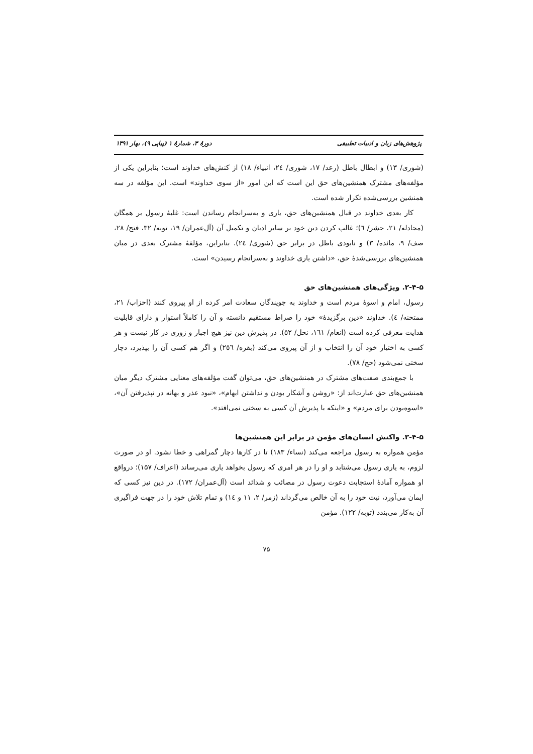پژوهش‌های زبان و ادبیات تطبیقی دورهٔ ۳، شمارهٔ ۱ (پیاپی ۹)، بهار ۱۳۹۱
(شوری/ ۱۳) و ابطال باطل (رعد/ ۱۷، شوری/ ٢٤، انبیاء/ ۱۸) از کنش‌های خداوند است؛ بنابراین یکی از مؤلفه‌های مشترک همنشین‌های حق این است که این امور «از سوی خداوند» است. این مؤلفه در سه همنشین بررسی‌شده تکرار شده است.
کار بعدی خداوند در قبال همنشین‌های حق، یاری و به‌سرانجام رساندن است: غلبهٔ رسول بر همگان (مجادله/ ۲۱، حشر/ ٦)؛ غالب کردن دین خود بر سایر ادیان و تکمیل آن (آل‌عمران/ ۱۹، توبه/ ۳۲، فتح/ ۲۸، صف/ ۹، مائده/ ۳) و نابودی باطل در برابر حق (شوری/ ٢٤). بنابراین، مؤلفهٔ مشترک بعدی در میان همنشین‌های بررسی‌شدهٔ حق، «داشتن یاری خداوند و به‌سرانجام رسیدن» است.
۲-۴-۵. ویژگی‌های همنشین‌های حق
رسول، امام و اسوهٔ مردم است و خداوند به جویندگان سعادت امر کرده از او پیروی کنند (احزاب/ ۲۱، ممتحنه/ ٤). خداوند «دین برگزیدهٔ» خود را صراط مستقیم دانسته و آن را کاملاً استوار و دارای قابلیت هدایت معرفی کرده است (انعام/ ١٦١، نحل/ ٥٢). در پذیرش دین نیز هیچ اجبار و زوری در کار نیست و هر کسی به اختیار خود آن را انتخاب و از آن پیروی می‌کند (بقره/ ٢٥٦) و اگر هم کسی آن را بپذیرد، دچار سختی نمی‌شود (حج/ ۷۸).
با جمع‌بندی صفت‌های مشترک در همنشین‌های حق، می‌توان گفت مؤلفه‌های معنایی مشترک دیگر میان همنشین‌های حق عبارت‌اند از: «روشن و آشکار بودن و نداشتن ابهام»، «نبود عذر و بهانه در نپذیرفتن آن»، «اسوه‌بودن برای مردم» و «اینکه با پذیرش آن کسی به سختی نمی‌افتد».
۳-۴-۵. واکنش انسان‌های مؤمن در برابر این همنشین‌ها
مؤمن همواره به رسول مراجعه می‌کند (نساء/ ۱۸۳) تا در کارها دچار گمراهی و خطا نشود. او در صورت لزوم، به یاری رسول می‌شتابد و او را در هر امری که رسول بخواهد یاری می‌رساند (اعراف/ ۱۵۷)؛ درواقع او همواره آمادهٔ استجابت دعوت رسول در مصائب و شدائد است (آل‌عمران/ ۱۷۲). در دین نیز کسی که ایمان می‌آورد، نیت خود را به آن خالص می‌گرداند (زمر/ ۲، ۱۱ و ١٤) و تمام تلاش خود را در جهت فراگیری آن به‌کار می‌بندد (توبه/ ۱۲۲). مؤمن
۷۵